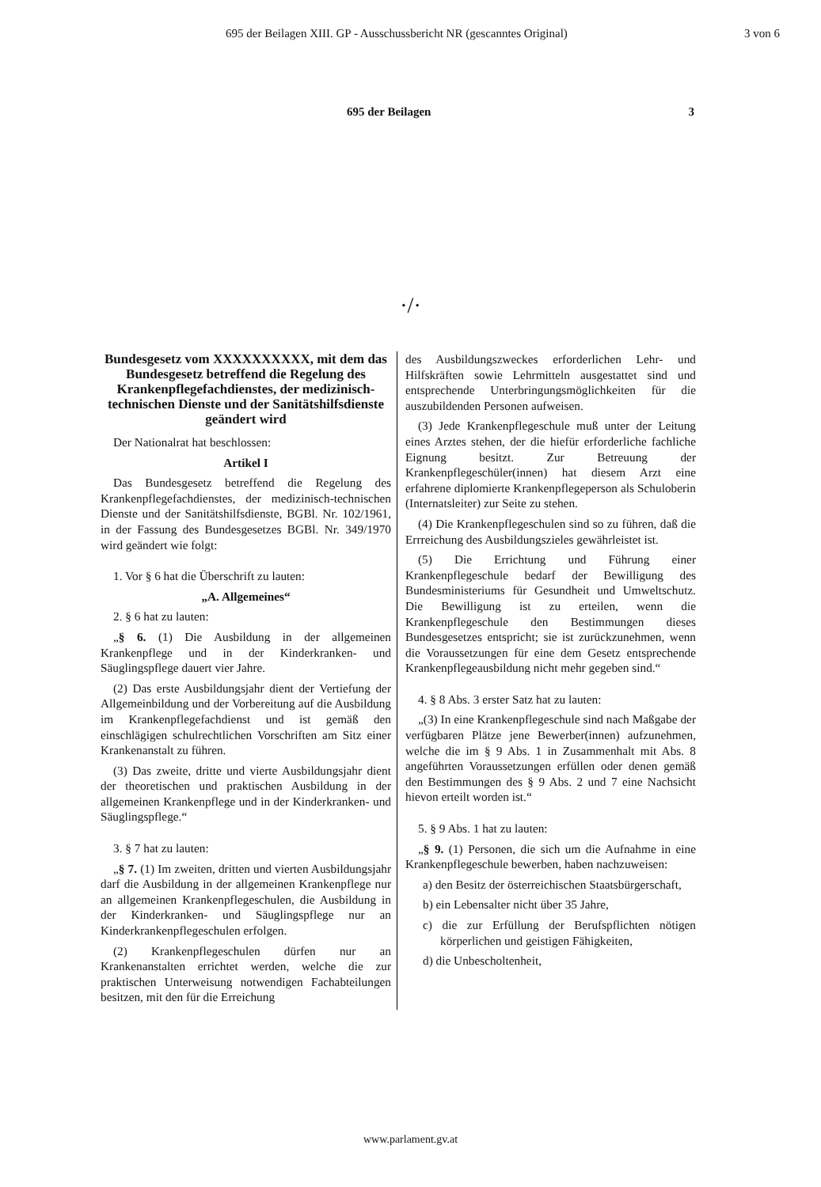695 der Beilagen XIII. GP - Ausschussbericht NR (gescanntes Original) 3 von 6
695 der Beilagen 3
·/·
Bundesgesetz vom XXXXXXXXXX, mit dem das Bundesgesetz betreffend die Regelung des Krankenpflegefachdienstes, der medizinisch-technischen Dienste und der Sanitätshilfsdienste geändert wird
Der Nationalrat hat beschlossen:
Artikel I
Das Bundesgesetz betreffend die Regelung des Krankenpflegefachdienstes, der medizinisch-technischen Dienste und der Sanitätshilfsdienste, BGBl. Nr. 102/1961, in der Fassung des Bundesgesetzes BGBl. Nr. 349/1970 wird geändert wie folgt:
1. Vor § 6 hat die Überschrift zu lauten:
„A. Allgemeines“
2. § 6 hat zu lauten:
„§ 6. (1) Die Ausbildung in der allgemeinen Krankenpflege und in der Kinderkranken- und Säuglingspflege dauert vier Jahre.
(2) Das erste Ausbildungsjahr dient der Vertiefung der Allgemeinbildung und der Vorbereitung auf die Ausbildung im Krankenpflegefachdienst und ist gemäß den einschlägigen schulrechtlichen Vorschriften am Sitz einer Krankenanstalt zu führen.
(3) Das zweite, dritte und vierte Ausbildungsjahr dient der theoretischen und praktischen Ausbildung in der allgemeinen Krankenpflege und in der Kinderkranken- und Säuglingspflege.“
3. § 7 hat zu lauten:
„§ 7. (1) Im zweiten, dritten und vierten Ausbildungsjahr darf die Ausbildung in der allgemeinen Krankenpflege nur an allgemeinen Krankenpflegeschulen, die Ausbildung in der Kinderkranken- und Säuglingspflege nur an Kinderkrankenpflegeschulen erfolgen.
(2) Krankenpflegeschulen dürfen nur an Krankenanstalten errichtet werden, welche die zur praktischen Unterweisung notwendigen Fachabteilungen besitzen, mit den für die Erreichung
des Ausbildungszweckes erforderlichen Lehr- und Hilfskräften sowie Lehrmitteln ausgestattet sind und entsprechende Unterbringungsmöglichkeiten für die auszubildenden Personen aufweisen.
(3) Jede Krankenpflegeschule muß unter der Leitung eines Arztes stehen, der die hiefür erforderliche fachliche Eignung besitzt. Zur Betreuung der Krankenpflegeschüler(innen) hat diesem Arzt eine erfahrene diplomierte Krankenpflegeperson als Schuloberin (Internatsleiter) zur Seite zu stehen.
(4) Die Krankenpflegeschulen sind so zu führen, daß die Errreichung des Ausbildungszieles gewährleistet ist.
(5) Die Errichtung und Führung einer Krankenpflegeschule bedarf der Bewilligung des Bundesministeriums für Gesundheit und Umweltschutz. Die Bewilligung ist zu erteilen, wenn die Krankenpflegeschule den Bestimmungen dieses Bundesgesetzes entspricht; sie ist zurückzunehmen, wenn die Voraussetzungen für eine dem Gesetz entsprechende Krankenpflegeausbildung nicht mehr gegeben sind.“
4. § 8 Abs. 3 erster Satz hat zu lauten:
„(3) In eine Krankenpflegeschule sind nach Maßgabe der verfügbaren Plätze jene Bewerber(innen) aufzunehmen, welche die im § 9 Abs. 1 in Zusammenhalt mit Abs. 8 angeführten Voraussetzungen erfüllen oder denen gemäß den Bestimmungen des § 9 Abs. 2 und 7 eine Nachsicht hievon erteilt worden ist.“
5. § 9 Abs. 1 hat zu lauten:
„§ 9. (1) Personen, die sich um die Aufnahme in eine Krankenpflegeschule bewerben, haben nachzuweisen:
a) den Besitz der österreichischen Staatsbürgerschaft,
b) ein Lebensalter nicht über 35 Jahre,
c) die zur Erfüllung der Berufspflichten nötigen körperlichen und geistigen Fähigkeiten,
d) die Unbescholtenheit,
www.parlament.gv.at